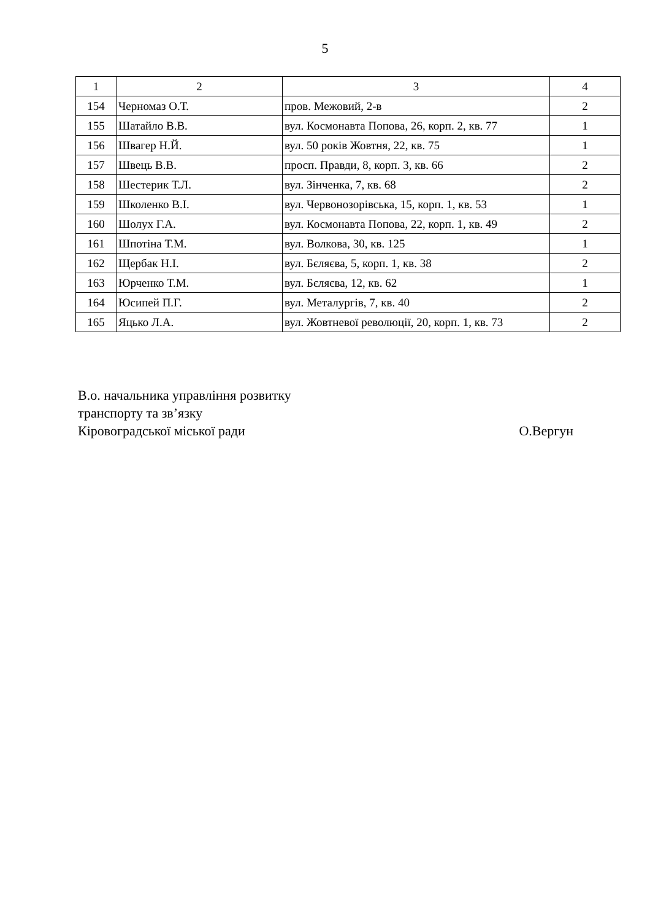5
| 1 | 2 | 3 | 4 |
| 154 | Черномаз О.Т. | пров. Межовий, 2-в | 2 |
| 155 | Шатайло В.В. | вул. Космонавта Попова, 26, корп. 2, кв. 77 | 1 |
| 156 | Швагер Н.Й. | вул. 50 років Жовтня, 22, кв. 75 | 1 |
| 157 | Швець В.В. | просп. Правди, 8, корп. 3, кв. 66 | 2 |
| 158 | Шестерик Т.Л. | вул. Зінченка, 7, кв. 68 | 2 |
| 159 | Школенко В.І. | вул. Червонозорівська, 15, корп. 1, кв. 53 | 1 |
| 160 | Шолух Г.А. | вул. Космонавта Попова, 22, корп. 1, кв. 49 | 2 |
| 161 | Шпотіна Т.М. | вул. Волкова, 30, кв. 125 | 1 |
| 162 | Щербак Н.І. | вул. Бєляєва, 5, корп. 1, кв. 38 | 2 |
| 163 | Юрченко Т.М. | вул. Бєляєва, 12, кв. 62 | 1 |
| 164 | Юсипей П.Г. | вул. Металургів, 7, кв. 40 | 2 |
| 165 | Яцько Л.А. | вул. Жовтневої революції, 20, корп. 1, кв. 73 | 2 |
В.о. начальника управління розвитку
транспорту та зв’язку
Кіровоградської міської ради О.Вергун